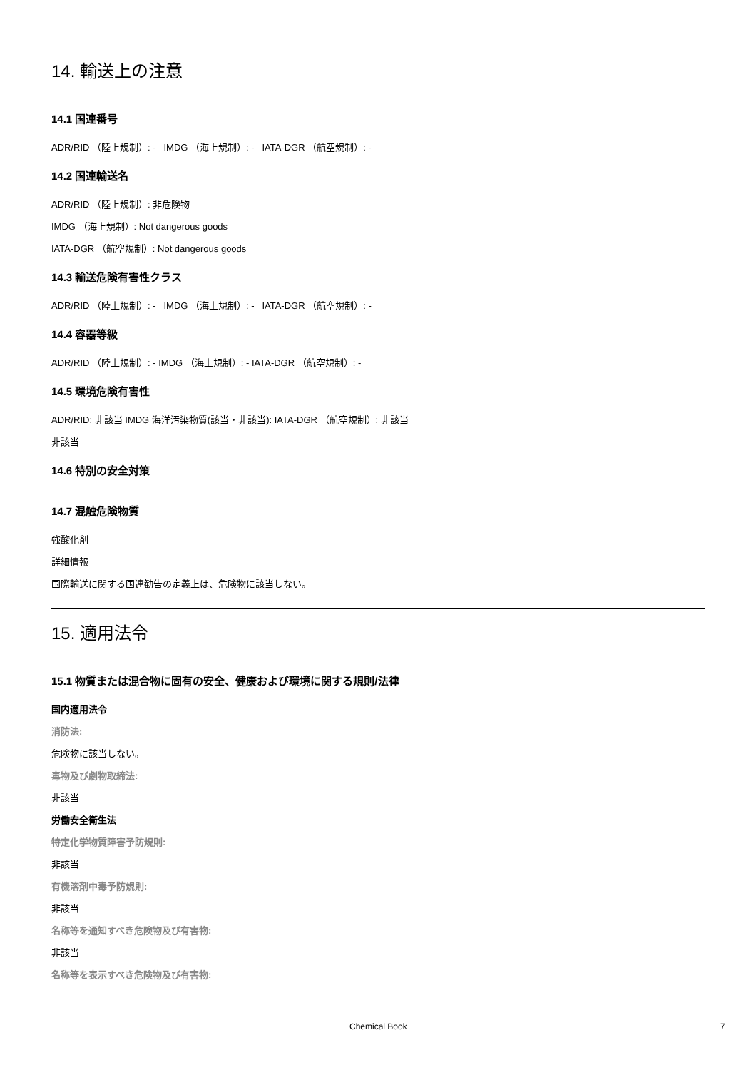14. 輸送上の注意
14.1 国連番号
ADR/RID （陸上規制）: - IMDG （海上規制）: - IATA-DGR （航空規制）: -
14.2 国連輸送名
ADR/RID （陸上規制）: 非危険物
IMDG （海上規制）: Not dangerous goods
IATA-DGR （航空規制）: Not dangerous goods
14.3 輸送危険有害性クラス
ADR/RID （陸上規制）: - IMDG （海上規制）: - IATA-DGR （航空規制）: -
14.4 容器等級
ADR/RID （陸上規制）: - IMDG （海上規制）: - IATA-DGR （航空規制）: -
14.5 環境危険有害性
ADR/RID: 非該当 IMDG 海洋汚染物質(該当・非該当): IATA-DGR （航空規制）: 非該当
非該当
14.6 特別の安全対策
14.7 混触危険物質
強酸化剤
詳細情報
国際輸送に関する国連勧告の定義上は、危険物に該当しない。
15. 適用法令
15.1 物質または混合物に固有の安全、健康および環境に関する規則/法律
国内適用法令
消防法:
危険物に該当しない。
毒物及び劇物取締法:
非該当
労働安全衛生法
特定化学物質障害予防規則:
非該当
有機溶剤中毒予防規則:
非該当
名称等を通知すべき危険物及び有害物:
非該当
名称等を表示すべき危険物及び有害物:
Chemical Book 7